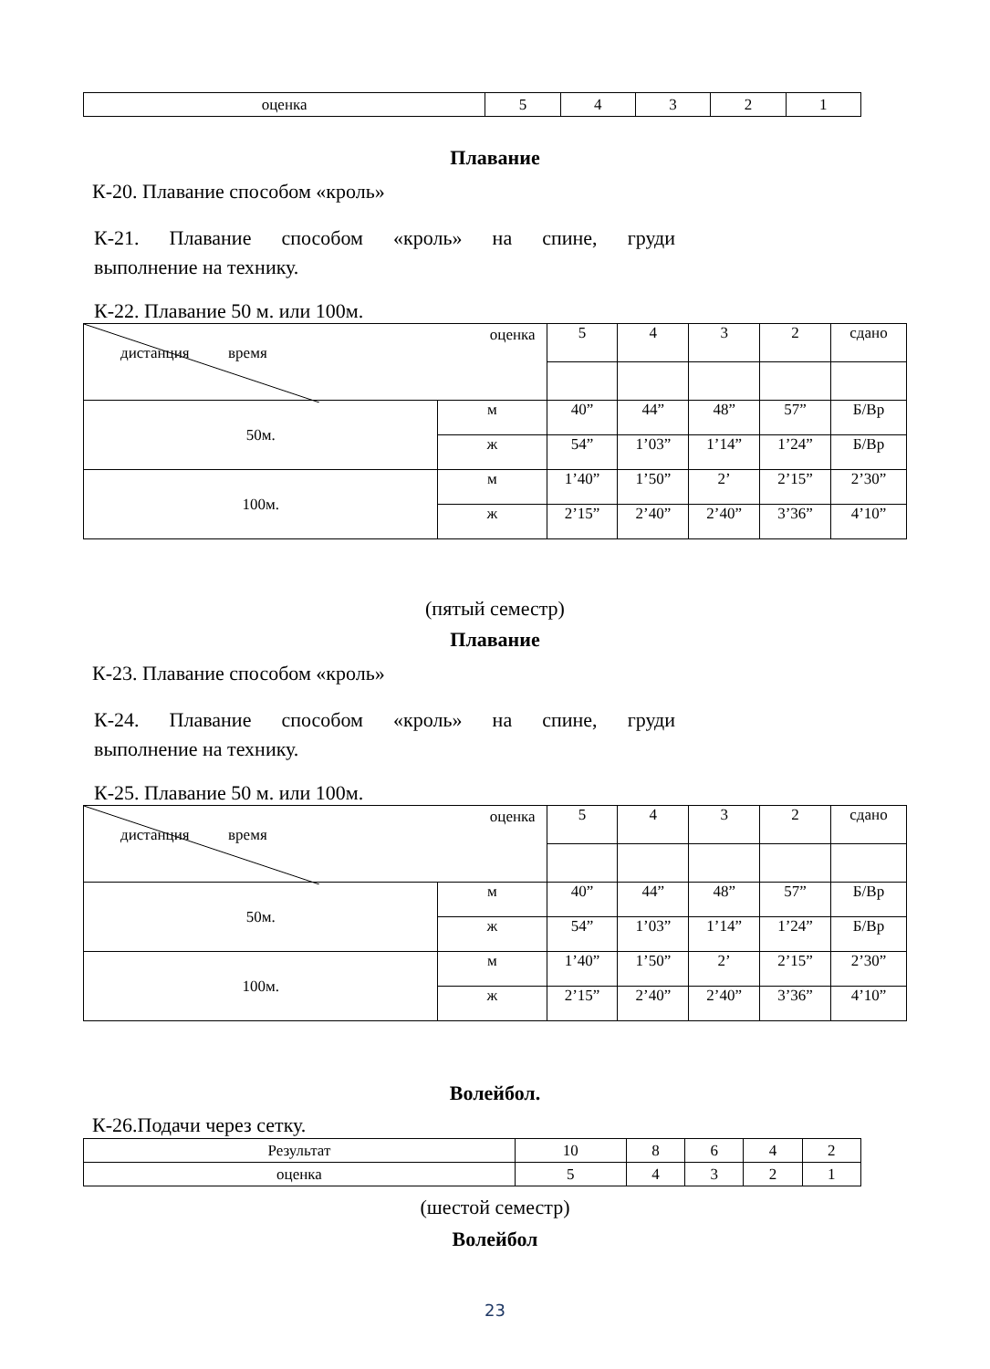| оценка | 5 | 4 | 3 | 2 | 1 |
Плавание
К-20. Плавание способом «кроль»
К-21. Плавание способом «кроль» на спине, груди
выполнение на технику.
К-22. Плавание 50 м. или 100м.
| оценка дистанция время | | 5 | 4 | 3 | 2 | сдано |
| 50м. | м | 40” | 44” | 48” | 57” | Б/Вр |
| | ж | 54” | 1’03” | 1’14” | 1’24” | Б/Вр |
| 100м. | м | 1’40” | 1’50” | 2’ | 2’15” | 2’30” |
| | ж | 2’15” | 2’40” | 2’40” | 3’36” | 4’10” |
(пятый семестр)
Плавание
К-23. Плавание способом «кроль»
К-24. Плавание способом «кроль» на спине, груди
выполнение на технику.
К-25. Плавание 50 м. или 100м.
| оценка дистанция время | | 5 | 4 | 3 | 2 | сдано |
| 50м. | м | 40” | 44” | 48” | 57” | Б/Вр |
| | ж | 54” | 1’03” | 1’14” | 1’24” | Б/Вр |
| 100м. | м | 1’40” | 1’50” | 2’ | 2’15” | 2’30” |
| | ж | 2’15” | 2’40” | 2’40” | 3’36” | 4’10” |
Волейбол.
К-26.Подачи через сетку.
| Результат | 10 | 8 | 6 | 4 | 2 |
| оценка | 5 | 4 | 3 | 2 | 1 |
(шестой семестр)
Волейбол
23